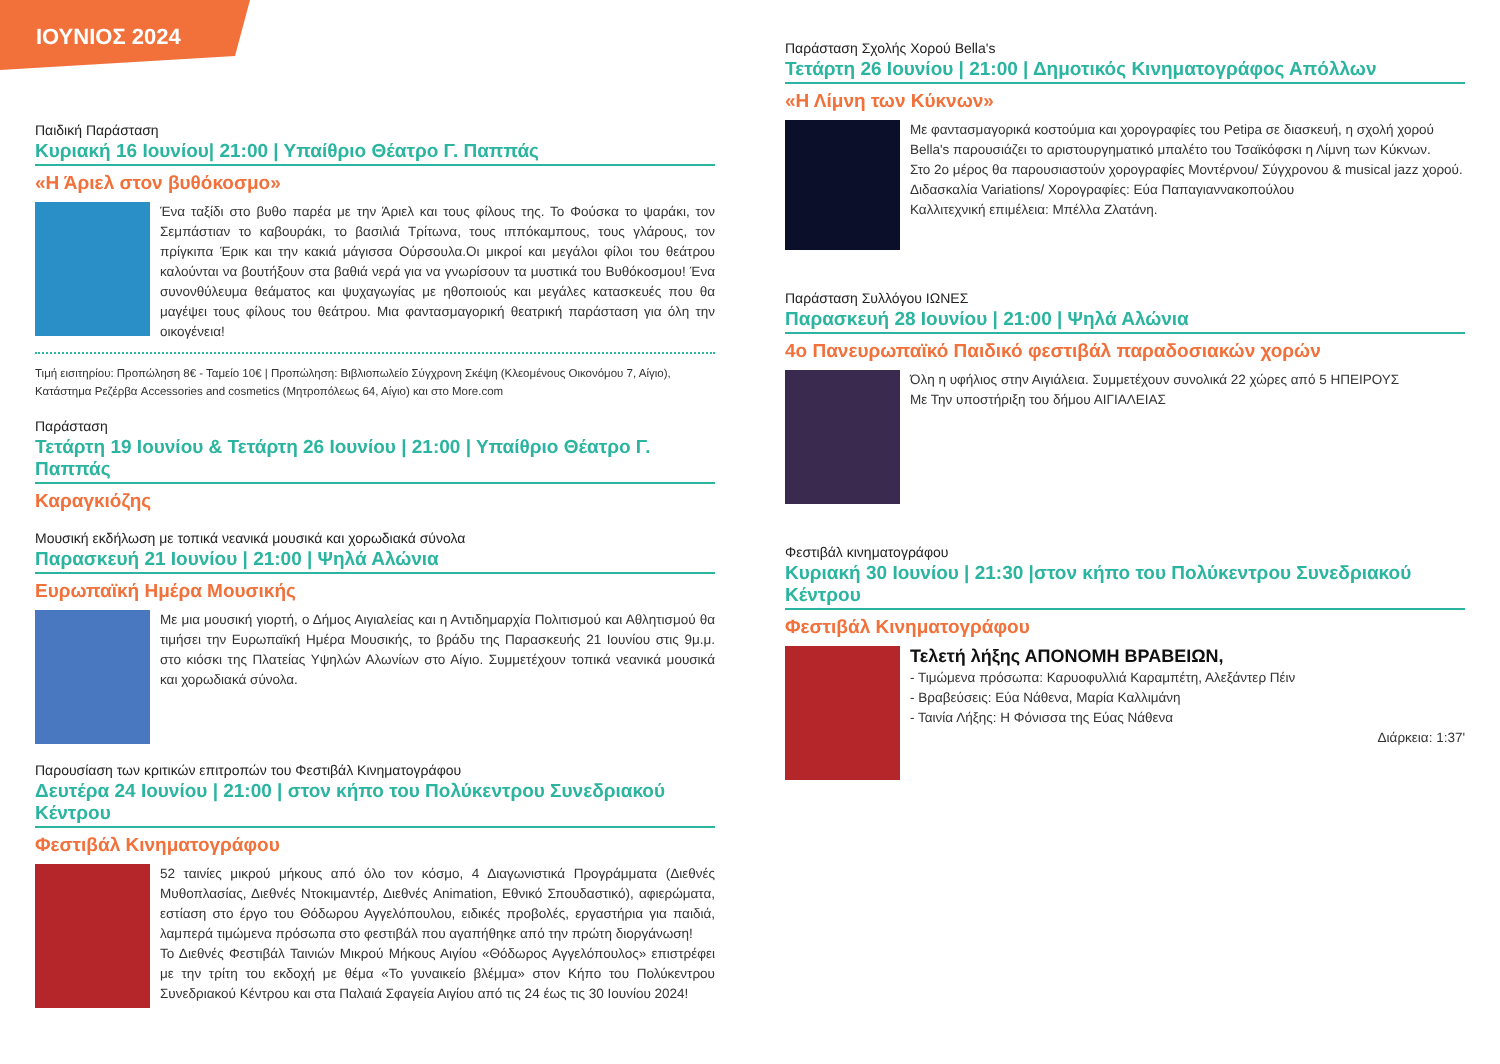ΙΟΥΝΙΟΣ 2024
Παιδική Παράσταση
Κυριακή 16 Ιουνίου| 21:00 | Υπαίθριο Θέατρο Γ. Παππάς
«Η Άριελ στον βυθόκοσμο»
Ένα ταξίδι στο βυθο παρέα με την Άριελ και τους φίλους της. Το Φούσκα το ψαράκι, τον Σεμπάστιαν το καβουράκι, το βασιλιά Τρίτωνα, τους ιππόκαμπους, τους γλάρους, τον πρίγκιπα Έρικ και την κακιά μάγισσα Ούρσουλα.Οι μικροί και μεγάλοι φίλοι του θεάτρου καλούνται να βουτήξουν στα βαθιά νερά για να γνωρίσουν τα μυστικά του Βυθόκοσμου! Ένα συνονθύλευμα θεάματος και ψυχαγωγίας με ηθοποιούς και μεγάλες κατασκευές που θα μαγέψει τους φίλους του θεάτρου. Μια φαντασμαγορική θεατρική παράσταση για όλη την οικογένεια!
Τιμή εισιτηρίου: Προπώληση 8€ - Ταμείο 10€ | Προπώληση: Βιβλιοπωλείο Σύγχρονη Σκέψη (Κλεομένους Οικονόμου 7, Αίγιο), Κατάστημα Ρεζέρβα Accessories and cosmetics (Μητροπόλεως 64, Αίγιο) και στο More.com
Παράσταση
Τετάρτη 19 Ιουνίου & Τετάρτη 26 Ιουνίου | 21:00 | Υπαίθριο Θέατρο Γ. Παππάς
Καραγκιόζης
Μουσική εκδήλωση με τοπικά νεανικά μουσικά και χορωδιακά σύνολα
Παρασκευή 21 Ιουνίου | 21:00 | Ψηλά Αλώνια
Ευρωπαϊκή Ημέρα Μουσικής
Με μια μουσική γιορτή, ο Δήμος Αιγιαλείας και η Αντιδημαρχία Πολιτισμού και Αθλητισμού θα τιμήσει την Ευρωπαϊκή Ημέρα Μουσικής, το βράδυ της Παρασκευής 21 Ιουνίου στις 9μ.μ. στο κιόσκι της Πλατείας Υψηλών Αλωνίων στο Αίγιο. Συμμετέχουν τοπικά νεανικά μουσικά και χορωδιακά σύνολα.
Παρουσίαση των κριτικών επιτροπών του Φεστιβάλ Κινηματογράφου
Δευτέρα 24 Ιουνίου | 21:00 | στον κήπο του Πολύκεντρου Συνεδριακού Κέντρου
Φεστιβάλ Κινηματογράφου
52 ταινίες μικρού μήκους από όλο τον κόσμο, 4 Διαγωνιστικά Προγράμματα (Διεθνές Μυθοπλασίας, Διεθνές Ντοκιμαντέρ, Διεθνές Animation, Εθνικό Σπουδαστικό), αφιερώματα, εστίαση στο έργο του Θόδωρου Αγγελόπουλου, ειδικές προβολές, εργαστήρια για παιδιά, λαμπερά τιμώμενα πρόσωπα στο φεστιβάλ που αγαπήθηκε από την πρώτη διοργάνωση!
Το Διεθνές Φεστιβάλ Ταινιών Μικρού Μήκους Αιγίου «Θόδωρος Αγγελόπουλος» επιστρέφει με την τρίτη του εκδοχή με θέμα «Το γυναικείο βλέμμα» στον Κήπο του Πολύκεντρου Συνεδριακού Κέντρου και στα Παλαιά Σφαγεία Αιγίου από τις 24 έως τις 30 Ιουνίου 2024!
Παράσταση Σχολής Χορού Bella's
Τετάρτη 26 Ιουνίου | 21:00 | Δημοτικός Κινηματογράφος Απόλλων
«Η Λίμνη των Κύκνων»
Με φαντασμαγορικά κοστούμια και χορογραφίες του Petipa σε διασκευή, η σχολή χορού Bella's παρουσιάζει το αριστουργηματικό μπαλέτο του Τσαϊκόφσκι η Λίμνη των Κύκνων.
Στο 2ο μέρος θα παρουσιαστούν χορογραφίες Μοντέρνου/ Σύγχρονου & musical jazz χορού.
Διδασκαλία Variations/ Χορογραφίες: Εύα Παπαγιαννακοπούλου
Καλλιτεχνική επιμέλεια: Μπέλλα Ζλατάνη.
Παράσταση Συλλόγου ΙΩΝΕΣ
Παρασκευή 28 Ιουνίου | 21:00 | Ψηλά Αλώνια
4ο Πανευρωπαϊκό Παιδικό φεστιβάλ παραδοσιακών χορών
Όλη η υφήλιος στην Αιγιάλεια. Συμμετέχουν συνολικά 22 χώρες από 5 ΗΠΕΙΡΟΥΣ
Με Την υποστήριξη του δήμου ΑΙΓΙΑΛΕΙΑΣ
Φεστιβάλ κινηματογράφου
Κυριακή 30 Ιουνίου | 21:30 |στον κήπο του Πολύκεντρου Συνεδριακού Κέντρου
Φεστιβάλ Κινηματογράφου
Τελετή λήξης ΑΠΟΝΟΜΗ ΒΡΑΒΕΙΩΝ,
- Τιμώμενα πρόσωπα: Καρυοφυλλιά Καραμπέτη, Αλεξάντερ Πέιν
- Βραβεύσεις: Εύα Νάθενα, Μαρία Καλλιμάνη
- Ταινία Λήξης: Η Φόνισσα της Εύας Νάθενα
Διάρκεια: 1:37'